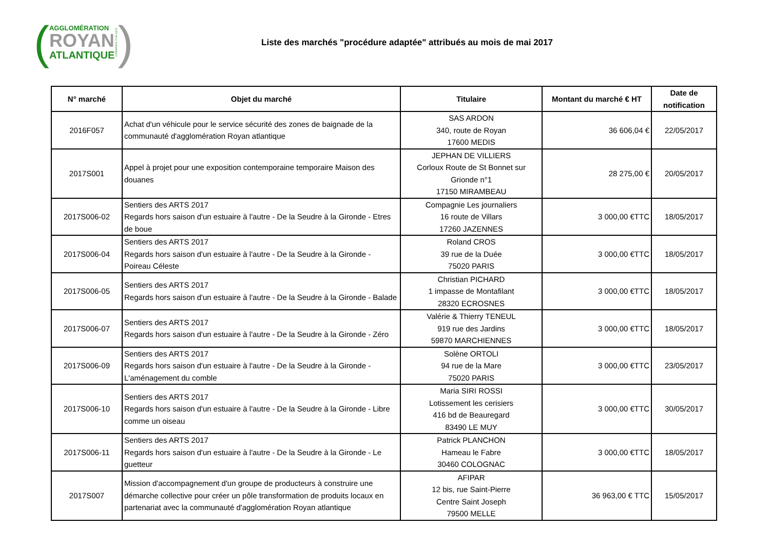(
AGGLOMÉRATION
ROYAN
ATLANTIQUE
COMMANDE PUBLIQUE)
Liste des marchés "procédure adaptée" attribués au mois de mai 2017
| N° marché | Objet du marché | Titulaire | Montant du marché € HT | Date de notification |
| --- | --- | --- | --- | --- |
| 2016F057 | Achat d'un véhicule pour le service sécurité des zones de baignade de la communauté d'agglomération Royan atlantique | SAS ARDON 340, route de Royan 17600 MEDIS | 36 606,04 € | 22/05/2017 |
| 2017S001 | Appel à projet pour une exposition contemporaine temporaire Maison des douanes | JEPHAN DE VILLIERS Corloux Route de St Bonnet sur Grionde n°1 17150 MIRAMBEAU | 28 275,00 € | 20/05/2017 |
| 2017S006-02 | Sentiers des ARTS 2017 Regards hors saison d'un estuaire à l'autre - De la Seudre à la Gironde - Etres de boue | Compagnie Les journaliers 16 route de Villars 17260 JAZENNES | 3 000,00 €TTC | 18/05/2017 |
| 2017S006-04 | Sentiers des ARTS 2017 Regards hors saison d'un estuaire à l'autre - De la Seudre à la Gironde - Poireau Céleste | Roland CROS 39 rue de la Duée 75020 PARIS | 3 000,00 €TTC | 18/05/2017 |
| 2017S006-05 | Sentiers des ARTS 2017 Regards hors saison d'un estuaire à l'autre - De la Seudre à la Gironde - Balade | Christian PICHARD 1 impasse de Montafilant 28320 ECROSNES | 3 000,00 €TTC | 18/05/2017 |
| 2017S006-07 | Sentiers des ARTS 2017 Regards hors saison d'un estuaire à l'autre - De la Seudre à la Gironde - Zéro | Valérie & Thierry TENEUL 919 rue des Jardins 59870 MARCHIENNES | 3 000,00 €TTC | 18/05/2017 |
| 2017S006-09 | Sentiers des ARTS 2017 Regards hors saison d'un estuaire à l'autre - De la Seudre à la Gironde - L'aménagement du comble | Solène ORTOLI 94 rue de la Mare 75020 PARIS | 3 000,00 €TTC | 23/05/2017 |
| 2017S006-10 | Sentiers des ARTS 2017 Regards hors saison d'un estuaire à l'autre - De la Seudre à la Gironde - Libre comme un oiseau | Maria SIRI ROSSI Lotissement les cerisiers 416 bd de Beauregard 83490 LE MUY | 3 000,00 €TTC | 30/05/2017 |
| 2017S006-11 | Sentiers des ARTS 2017 Regards hors saison d'un estuaire à l'autre - De la Seudre à la Gironde - Le guetteur | Patrick PLANCHON Hameau le Fabre 30460 COLOGNAC | 3 000,00 €TTC | 18/05/2017 |
| 2017S007 | Mission d'accompagnement d'un groupe de producteurs à construire une démarche collective pour créer un pôle transformation de produits locaux en partenariat avec la communauté d'agglomération Royan atlantique | AFIPAR 12 bis, rue Saint-Pierre Centre Saint Joseph 79500 MELLE | 36 963,00 € TTC | 15/05/2017 |